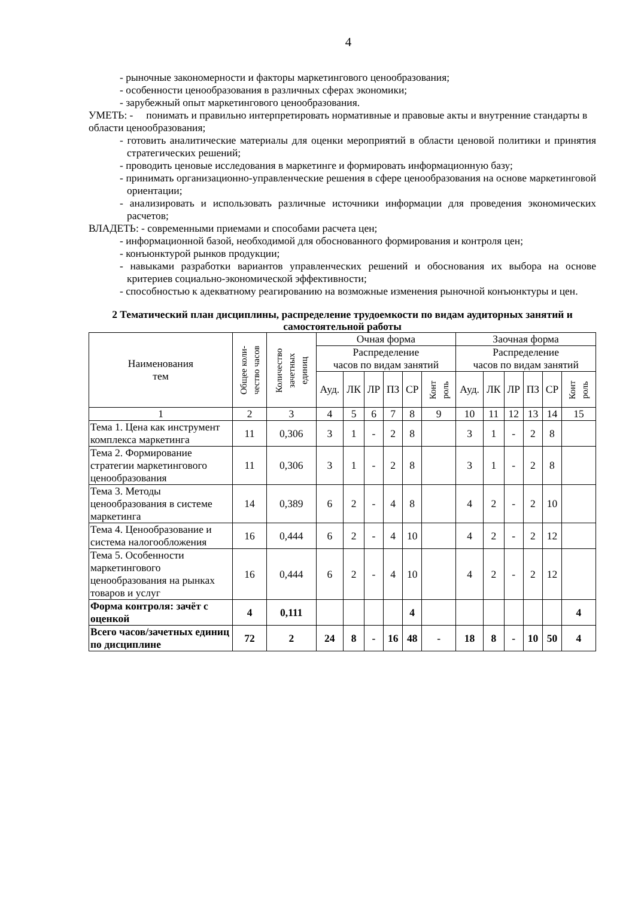4
- рыночные закономерности и факторы маркетингового ценообразования;
- особенности ценообразования в различных сферах экономики;
- зарубежный опыт маркетингового ценообразования.
УМЕТЬ: - понимать и правильно интерпретировать нормативные и правовые акты и внутренние стандарты в области ценообразования;
- готовить аналитические материалы для оценки мероприятий в области ценовой политики и принятия стратегических решений;
- проводить ценовые исследования в маркетинге и формировать информационную базу;
- принимать организационно-управленческие решения в сфере ценообразования на основе маркетинговой ориентации;
- анализировать и использовать различные источники информации для проведения экономических расчетов;
ВЛАДЕТЬ: - современными приемами и способами расчета цен;
- информационной базой, необходимой для обоснованного формирования и контроля цен;
- конъюнктурой рынков продукции;
- навыками разработки вариантов управленческих решений и обоснования их выбора на основе критериев социально-экономической эффективности;
- способностью к адекватному реагированию на возможные изменения рыночной конъюнктуры и цен.
2 Тематический план дисциплины, распределение трудоемкости по видам аудиторных занятий и самостоятельной работы
| Наименования тем | Общее коли- чество часов | Количество зачетных единиц | Очная форма | | | | | | Заочная форма | | | | | |
| --- | --- | --- | --- | --- | --- | --- | --- | --- | --- | --- | --- | --- | --- | --- |
| | | | Распределение часов по видам занятий | | | | | | Распределение часов по видам занятий | | | | | |
| | | | Ауд. | ЛК | ЛР | ПЗ | СР | Конт роль | Ауд. | ЛК | ЛР | ПЗ | СР | Конт роль |
| 1 | 2 | 3 | 4 | 5 | 6 | 7 | 8 | 9 | 10 | 11 | 12 | 13 | 14 | 15 |
| Тема 1. Цена как инструмент комплекса маркетинга | 11 | 0,306 | 3 | 1 | - | 2 | 8 | | 3 | 1 | - | 2 | 8 | |
| Тема 2. Формирование стратегии маркетингового ценообразования | 11 | 0,306 | 3 | 1 | - | 2 | 8 | | 3 | 1 | - | 2 | 8 | |
| Тема 3. Методы ценообразования в системе маркетинга | 14 | 0,389 | 6 | 2 | - | 4 | 8 | | 4 | 2 | - | 2 | 10 | |
| Тема 4. Ценообразование и система налогообложения | 16 | 0,444 | 6 | 2 | - | 4 | 10 | | 4 | 2 | - | 2 | 12 | |
| Тема 5. Особенности маркетингового ценообразования на рынках товаров и услуг | 16 | 0,444 | 6 | 2 | - | 4 | 10 | | 4 | 2 | - | 2 | 12 | |
| Форма контроля: зачёт с оценкой | 4 | 0,111 | | | | | 4 | | | | | | | 4 |
| Всего часов/зачетных единиц по дисциплине | 72 | 2 | 24 | 8 | - | 16 | 48 | - | 18 | 8 | - | 10 | 50 | 4 |